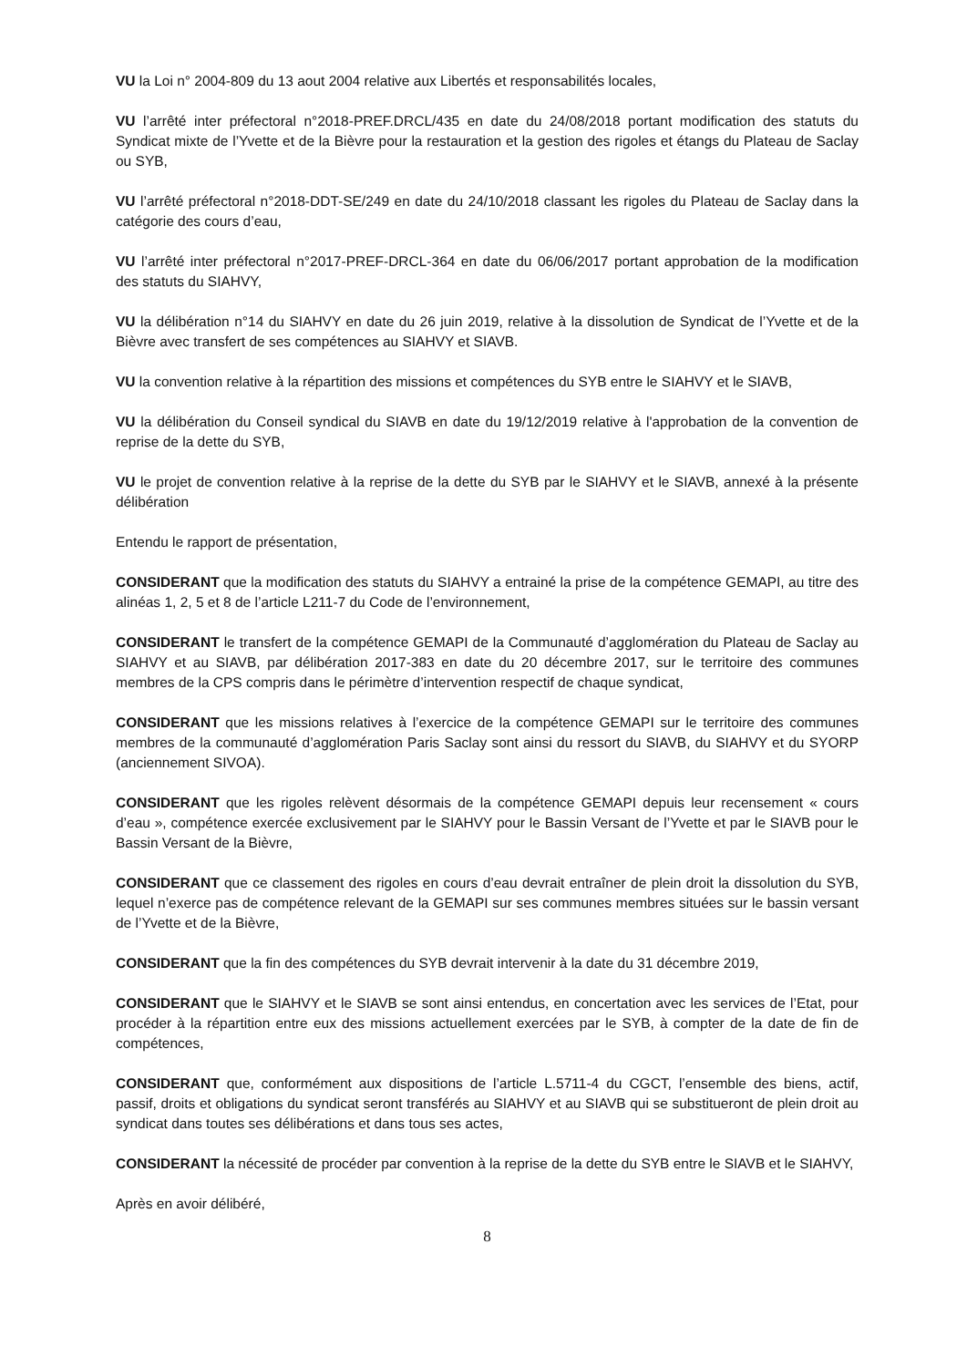VU la Loi n° 2004-809 du 13 aout 2004 relative aux Libertés et responsabilités locales,
VU l’arrêté inter préfectoral n°2018-PREF.DRCL/435 en date du 24/08/2018 portant modification des statuts du Syndicat mixte de l’Yvette et de la Bièvre pour la restauration et la gestion des rigoles et étangs du Plateau de Saclay ou SYB,
VU l’arrêté préfectoral n°2018-DDT-SE/249 en date du 24/10/2018 classant les rigoles du Plateau de Saclay dans la catégorie des cours d’eau,
VU l’arrêté inter préfectoral n°2017-PREF-DRCL-364 en date du 06/06/2017 portant approbation de la modification des statuts du SIAHVY,
VU la délibération n°14 du SIAHVY en date du 26 juin 2019, relative à la dissolution de Syndicat de l’Yvette et de la Bièvre avec transfert de ses compétences au SIAHVY et SIAVB.
VU la convention relative à la répartition des missions et compétences du SYB entre le SIAHVY et le SIAVB,
VU la délibération du Conseil syndical du SIAVB en date du 19/12/2019 relative à l'approbation de la convention de reprise de la dette du SYB,
VU le projet de convention relative à la reprise de la dette du SYB par le SIAHVY et le SIAVB, annexé à la présente délibération
Entendu le rapport de présentation,
CONSIDERANT que la modification des statuts du SIAHVY a entrainé la prise de la compétence GEMAPI, au titre des alinéas 1, 2, 5 et 8 de l’article L211-7 du Code de l’environnement,
CONSIDERANT le transfert de la compétence GEMAPI de la Communauté d’agglomération du Plateau de Saclay au SIAHVY et au SIAVB, par délibération 2017-383 en date du 20 décembre 2017, sur le territoire des communes membres de la CPS compris dans le périmètre d’intervention respectif de chaque syndicat,
CONSIDERANT que les missions relatives à l’exercice de la compétence GEMAPI sur le territoire des communes membres de la communauté d’agglomération Paris Saclay sont ainsi du ressort du SIAVB, du SIAHVY et du SYORP (anciennement SIVOA).
CONSIDERANT que les rigoles relèvent désormais de la compétence GEMAPI depuis leur recensement « cours d’eau », compétence exercée exclusivement par le SIAHVY pour le Bassin Versant de l’Yvette et par le SIAVB pour le Bassin Versant de la Bièvre,
CONSIDERANT que ce classement des rigoles en cours d’eau devrait entraîner de plein droit la dissolution du SYB, lequel n’exerce pas de compétence relevant de la GEMAPI sur ses communes membres situées sur le bassin versant de l’Yvette et de la Bièvre,
CONSIDERANT que la fin des compétences du SYB devrait intervenir à la date du 31 décembre 2019,
CONSIDERANT que le SIAHVY et le SIAVB se sont ainsi entendus, en concertation avec les services de l’Etat, pour procéder à la répartition entre eux des missions actuellement exercées par le SYB, à compter de la date de fin de compétences,
CONSIDERANT que, conformément aux dispositions de l’article L.5711-4 du CGCT, l’ensemble des biens, actif, passif, droits et obligations du syndicat seront transférés au SIAHVY et au SIAVB qui se substitueront de plein droit au syndicat dans toutes ses délibérations et dans tous ses actes,
CONSIDERANT la nécessité de procéder par convention à la reprise de la dette du SYB entre le SIAVB et le SIAHVY,
Après en avoir délibéré,
8